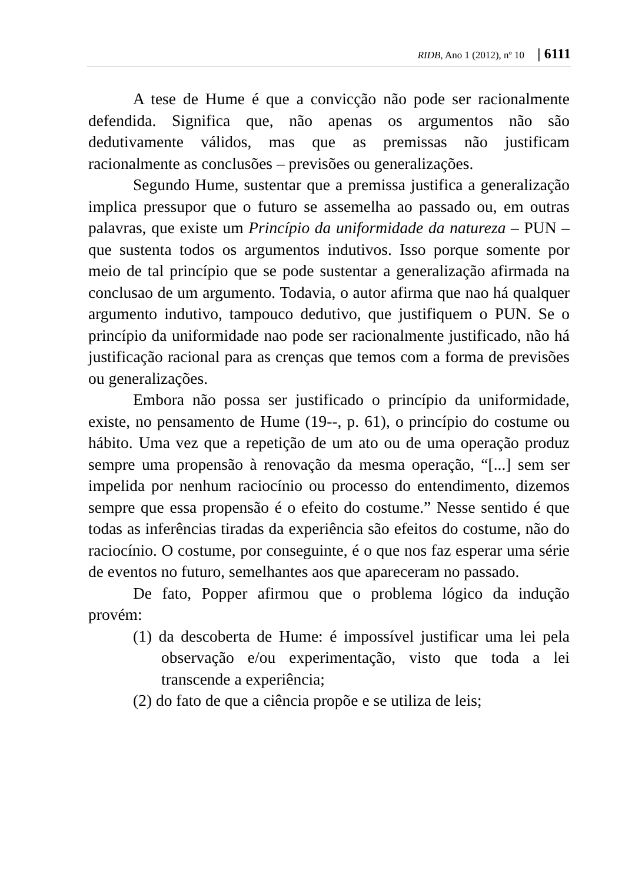RIDB, Ano 1 (2012), nº 10 | 6111
A tese de Hume é que a convicção não pode ser racionalmente defendida. Significa que, não apenas os argumentos não são dedutivamente válidos, mas que as premissas não justificam racionalmente as conclusões – previsões ou generalizações.
Segundo Hume, sustentar que a premissa justifica a generalização implica pressupor que o futuro se assemelha ao passado ou, em outras palavras, que existe um Princípio da uniformidade da natureza – PUN – que sustenta todos os argumentos indutivos. Isso porque somente por meio de tal princípio que se pode sustentar a generalização afirmada na conclusao de um argumento. Todavia, o autor afirma que nao há qualquer argumento indutivo, tampouco dedutivo, que justifiquem o PUN. Se o princípio da uniformidade nao pode ser racionalmente justificado, não há justificação racional para as crenças que temos com a forma de previsões ou generalizações.
Embora não possa ser justificado o princípio da uniformidade, existe, no pensamento de Hume (19--, p. 61), o princípio do costume ou hábito. Uma vez que a repetição de um ato ou de uma operação produz sempre uma propensão à renovação da mesma operação, “[...] sem ser impelida por nenhum raciocínio ou processo do entendimento, dizemos sempre que essa propensão é o efeito do costume.” Nesse sentido é que todas as inferências tiradas da experiência são efeitos do costume, não do raciocínio. O costume, por conseguinte, é o que nos faz esperar uma série de eventos no futuro, semelhantes aos que apareceram no passado.
De fato, Popper afirmou que o problema lógico da indução provém:
(1) da descoberta de Hume: é impossível justificar uma lei pela observação e/ou experimentação, visto que toda a lei transcende a experiência;
(2) do fato de que a ciência propõe e se utiliza de leis;